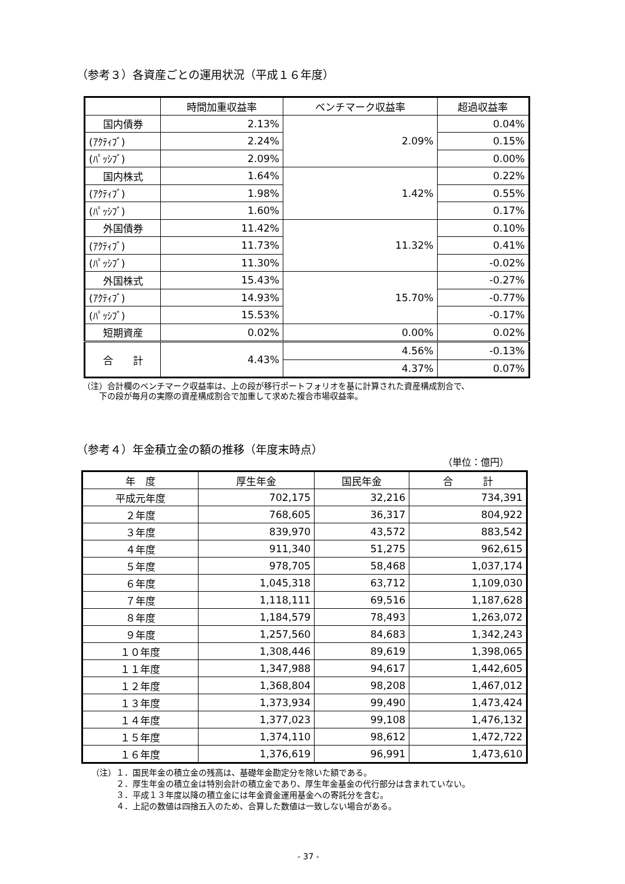（参考３）各資産ごとの運用状況（平成１６年度）
| | 時間加重収益率 | ベンチマーク収益率 | 超過収益率 |
| --- | --- | --- | --- |
| 国内債券 | 2.13% | 2.09% | 0.04% |
| (ｱｸﾃｨﾌﾞ) | 2.24% | | 0.15% |
| (ﾊﾟｯｼﾌﾞ) | 2.09% | | 0.00% |
| 国内株式 | 1.64% | 1.42% | 0.22% |
| (ｱｸﾃｨﾌﾞ) | 1.98% | | 0.55% |
| (ﾊﾟｯｼﾌﾞ) | 1.60% | | 0.17% |
| 外国債券 | 11.42% | 11.32% | 0.10% |
| (ｱｸﾃｨﾌﾞ) | 11.73% | | 0.41% |
| (ﾊﾟｯｼﾌﾞ) | 11.30% | | -0.02% |
| 外国株式 | 15.43% | 15.70% | -0.27% |
| (ｱｸﾃｨﾌﾞ) | 14.93% | | -0.77% |
| (ﾊﾟｯｼﾌﾞ) | 15.53% | | -0.17% |
| 短期資産 | 0.02% | 0.00% | 0.02% |
| 合 計 | 4.43% | 4.56% | -0.13% |
| | | 4.37% | 0.07% |
（注）合計欄のベンチマーク収益率は、上の段が移行ポートフォリオを基に計算された資産構成割合で、
　　下の段が毎月の実際の資産構成割合で加重して求めた複合市場収益率。
（参考４）年金積立金の額の推移（年度末時点）
（単位：億円）
| 年 度 | 厚生年金 | 国民年金 | 合 計 |
| --- | --- | --- | --- |
| 平成元年度 | 702,175 | 32,216 | 734,391 |
| ２年度 | 768,605 | 36,317 | 804,922 |
| ３年度 | 839,970 | 43,572 | 883,542 |
| ４年度 | 911,340 | 51,275 | 962,615 |
| ５年度 | 978,705 | 58,468 | 1,037,174 |
| ６年度 | 1,045,318 | 63,712 | 1,109,030 |
| ７年度 | 1,118,111 | 69,516 | 1,187,628 |
| ８年度 | 1,184,579 | 78,493 | 1,263,072 |
| ９年度 | 1,257,560 | 84,683 | 1,342,243 |
| １０年度 | 1,308,446 | 89,619 | 1,398,065 |
| １１年度 | 1,347,988 | 94,617 | 1,442,605 |
| １２年度 | 1,368,804 | 98,208 | 1,467,012 |
| １３年度 | 1,373,934 | 99,490 | 1,473,424 |
| １４年度 | 1,377,023 | 99,108 | 1,476,132 |
| １５年度 | 1,374,110 | 98,612 | 1,472,722 |
| １６年度 | 1,376,619 | 96,991 | 1,473,610 |
（注）１．国民年金の積立金の残高は、基礎年金勘定分を除いた額である。
　　　２．厚生年金の積立金は特別会計の積立金であり、厚生年金基金の代行部分は含まれていない。
　　　３．平成１３年度以降の積立金には年金資金運用基金への寄託分を含む。
　　　４．上記の数値は四捨五入のため、合算した数値は一致しない場合がある。
- 37 -